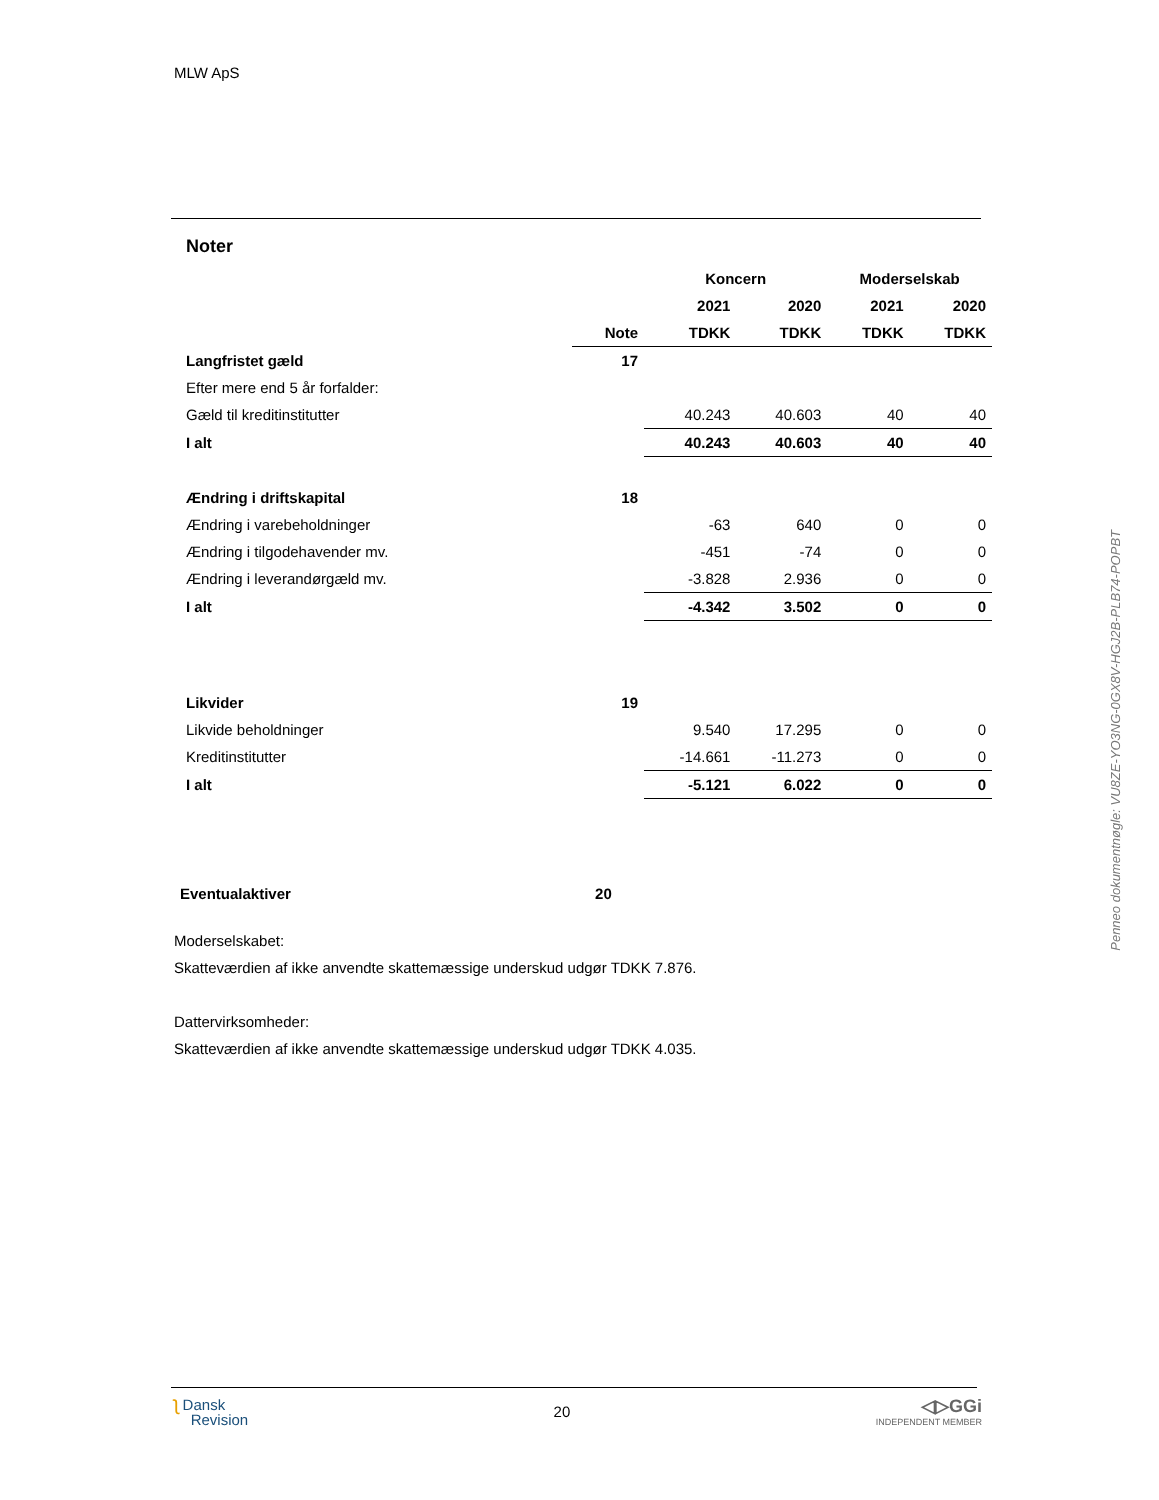MLW ApS
Noter
| | | Koncern | | Moderselskab | |
| | | 2021 | 2020 | 2021 | 2020 |
| | Note | TDKK | TDKK | TDKK | TDKK |
| Langfristet gæld | 17 | | | | |
| Efter mere end 5 år forfalder: | | | | | |
| Gæld til kreditinstitutter | | 40.243 | 40.603 | 40 | 40 |
| I alt | | 40.243 | 40.603 | 40 | 40 |
| Ændring i driftskapital | 18 | | | | |
| Ændring i varebeholdninger | | -63 | 640 | 0 | 0 |
| Ændring i tilgodehavender mv. | | -451 | -74 | 0 | 0 |
| Ændring i leverandørgæld mv. | | -3.828 | 2.936 | 0 | 0 |
| I alt | | -4.342 | 3.502 | 0 | 0 |
| Likvider | 19 | | | | |
| Likvide beholdninger | | 9.540 | 17.295 | 0 | 0 |
| Kreditinstitutter | | -14.661 | -11.273 | 0 | 0 |
| I alt | | -5.121 | 6.022 | 0 | 0 |
Eventualaktiver 20
Moderselskabet:
Skatteværdien af ikke anvendte skattemæssige underskud udgør TDKK 7.876.
Dattervirksomheder:
Skatteværdien af ikke anvendte skattemæssige underskud udgør TDKK 4.035.
Penneo dokumentnøgle: VU8ZE-YO3NG-0GX8V-HGJ2B-PLB74-POPBT
ʅ Dansk
Revision
20
◁▷GGi
INDEPENDENT MEMBER